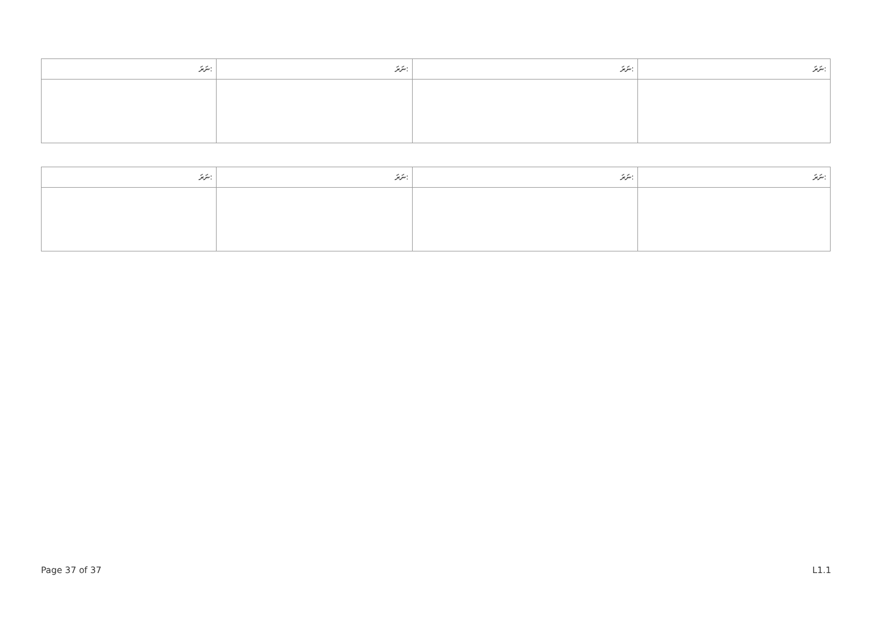| ނަރަ: | ނަރަ: | ނަރަ: | ނަރަ: |
| --- | --- | --- | --- |
| ނަރަ: | ނަރަ: | ނަރަ: | ނަރަ: |
| --- | --- | --- | --- |
Page 37 of 37 L1.1